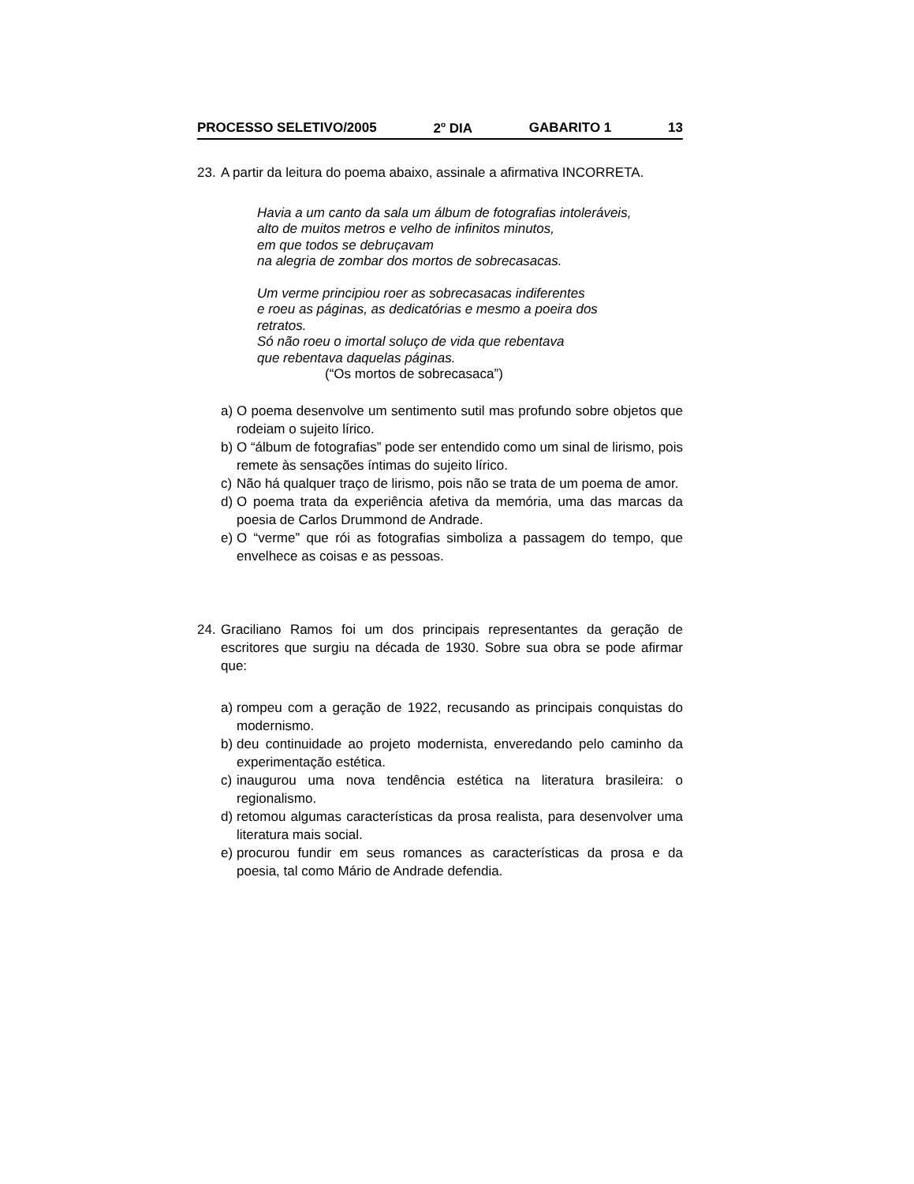PROCESSO SELETIVO/2005 2<sup>o</sup> DIA GABARITO 1 13
23. A partir da leitura do poema abaixo, assinale a afirmativa INCORRETA.
Havia a um canto da sala um álbum de fotografias intoleráveis,
alto de muitos metros e velho de infinitos minutos,
em que todos se debruçavam
na alegria de zombar dos mortos de sobrecasacas.
Um verme principiou roer as sobrecasacas indiferentes
e roeu as páginas, as dedicatórias e mesmo a poeira dos retratos.
Só não roeu o imortal soluço de vida que rebentava
que rebentava daquelas páginas.
(“Os mortos de sobrecasaca”)
a) O poema desenvolve um sentimento sutil mas profundo sobre objetos que rodeiam o sujeito lírico.
b) O “álbum de fotografias” pode ser entendido como um sinal de lirismo, pois remete às sensações íntimas do sujeito lírico.
c) Não há qualquer traço de lirismo, pois não se trata de um poema de amor.
d) O poema trata da experiência afetiva da memória, uma das marcas da poesia de Carlos Drummond de Andrade.
e) O “verme” que rói as fotografias simboliza a passagem do tempo, que envelhece as coisas e as pessoas.
24. Graciliano Ramos foi um dos principais representantes da geração de escritores que surgiu na década de 1930. Sobre sua obra se pode afirmar que:
a) rompeu com a geração de 1922, recusando as principais conquistas do modernismo.
b) deu continuidade ao projeto modernista, enveredando pelo caminho da experimentação estética.
c) inaugurou uma nova tendência estética na literatura brasileira: o regionalismo.
d) retomou algumas características da prosa realista, para desenvolver uma literatura mais social.
e) procurou fundir em seus romances as características da prosa e da poesia, tal como Mário de Andrade defendia.